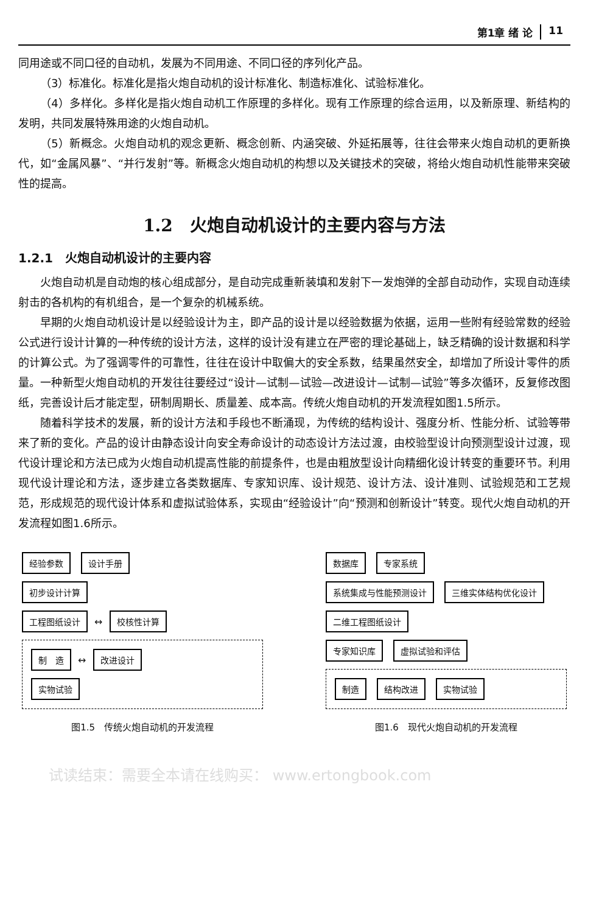第1章 绪 论 11
同用途或不同口径的自动机，发展为不同用途、不同口径的序列化产品。
（3）标准化。标准化是指火炮自动机的设计标准化、制造标准化、试验标准化。
（4）多样化。多样化是指火炮自动机工作原理的多样化。现有工作原理的综合运用，以及新原理、新结构的发明，共同发展特殊用途的火炮自动机。
（5）新概念。火炮自动机的观念更新、概念创新、内涵突破、外延拓展等，往往会带来火炮自动机的更新换代，如“金属风暴”、“并行发射”等。新概念火炮自动机的构想以及关键技术的突破，将给火炮自动机性能带来突破性的提高。
1.2　火炮自动机设计的主要内容与方法
1.2.1　火炮自动机设计的主要内容
火炮自动机是自动炮的核心组成部分，是自动完成重新装填和发射下一发炮弹的全部自动动作，实现自动连续射击的各机构的有机组合，是一个复杂的机械系统。
早期的火炮自动机设计是以经验设计为主，即产品的设计是以经验数据为依据，运用一些附有经验常数的经验公式进行设计计算的一种传统的设计方法，这样的设计没有建立在严密的理论基础上，缺乏精确的设计数据和科学的计算公式。为了强调零件的可靠性，往往在设计中取偏大的安全系数，结果虽然安全，却增加了所设计零件的质量。一种新型火炮自动机的开发往往要经过“设计—试制—试验—改进设计—试制—试验”等多次循环，反复修改图纸，完善设计后才能定型，研制周期长、质量差、成本高。传统火炮自动机的开发流程如图1.5所示。
随着科学技术的发展，新的设计方法和手段也不断涌现，为传统的结构设计、强度分析、性能分析、试验等带来了新的变化。产品的设计由静态设计向安全寿命设计的动态设计方法过渡，由校验型设计向预测型设计过渡，现代设计理论和方法已成为火炮自动机提高性能的前提条件，也是由粗放型设计向精细化设计转变的重要环节。利用现代设计理论和方法，逐步建立各类数据库、专家知识库、设计规范、设计方法、设计准则、试验规范和工艺规范，形成规范的现代设计体系和虚拟试验体系，实现由“经验设计”向“预测和创新设计”转变。现代火炮自动机的开发流程如图1.6所示。
经验参数 设计手册
初步设计计算
工程图纸设计 ↔ 校核性计算
制　造 ↔ 改进设计
实物试验
图1.5　传统火炮自动机的开发流程
数据库 专家系统
系统集成与性能预测设计 三维实体结构优化设计 二维工程图纸设计
专家知识库 虚拟试验和评估
制造 结构改进 实物试验
图1.6　现代火炮自动机的开发流程
试读结束：需要全本请在线购买： www.ertongbook.com